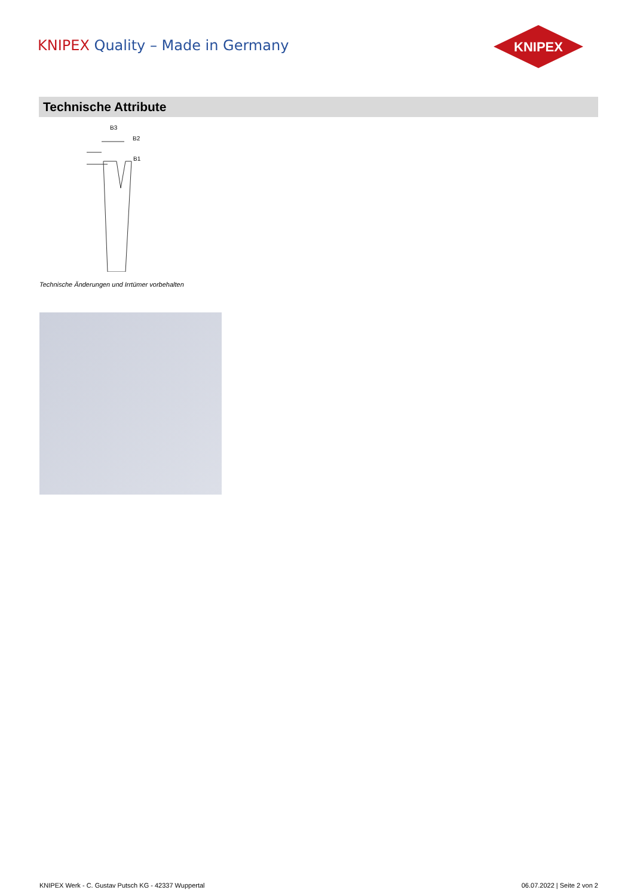KNIPEX Quality – Made in Germany
KNIPEX
Technische Attribute
B3
B2
B1
Technische Änderungen und Irrtümer vorbehalten
KNIPEX Werk - C. Gustav Putsch KG - 42337 Wuppertal
06.07.2022 | Seite 2 von 2